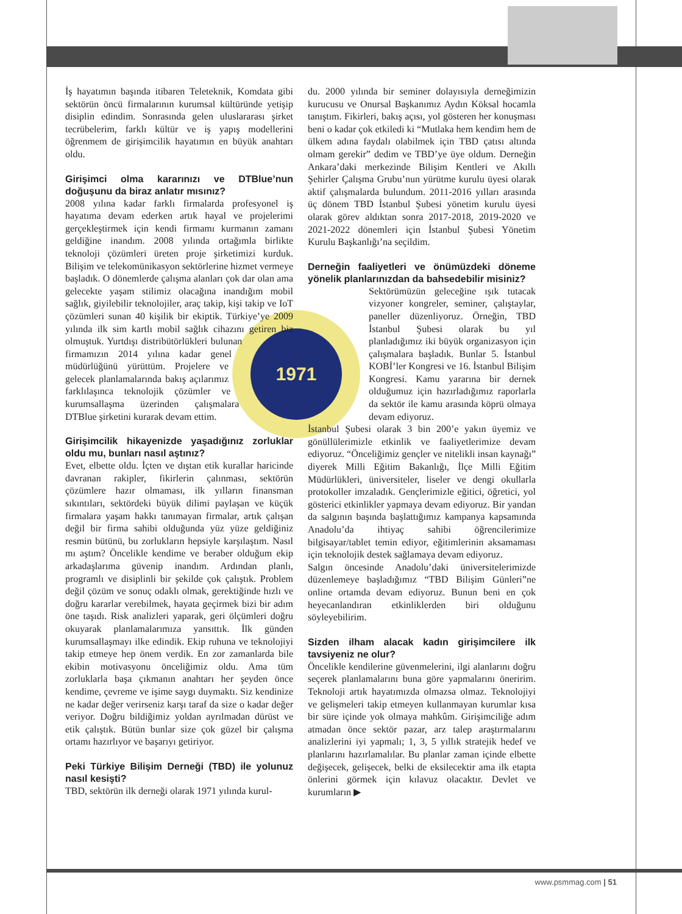İş hayatımın başında itibaren Teleteknik, Komdata gibi sektörün öncü firmalarının kurumsal kültüründe yetişip disiplin edindim. Sonrasında gelen uluslararası şirket tecrübelerim, farklı kültür ve iş yapış modellerini öğrenmem de girişimcilik hayatımın en büyük anahtarı oldu.
Girişimci olma kararınızı ve DTBlue’nun doğuşunu da biraz anlatır mısınız?
2008 yılına kadar farklı firmalarda profesyonel iş hayatıma devam ederken artık hayal ve projelerimi gerçekleştirmek için kendi firmamı kurmanın zamanı geldiğine inandım. 2008 yılında ortağımla birlikte teknoloji çözümleri üreten proje şirketimizi kurduk. Bilişim ve telekomünikasyon sektörlerine hizmet vermeye başladık. O dönemlerde çalışma alanları çok dar olan ama gelecekte yaşam stilimiz olacağına inandığım mobil sağlık, giyilebilir teknolojiler, araç takip, kişi takip ve IoT çözümleri sunan 40 kişilik
1971
bir ekiptik. Türkiye’ye 2009 yılında ilk sim kartlı mobil sağlık cihazını getiren biz olmuştuk. Yurtdışı distribütörlükleri bulunan firmamızın 2014 yılına kadar genel müdürlüğünü yürüttüm. Projelere ve gelecek planlamalarında bakış açılarımız farklılaşınca teknolojik çözümler ve kurumsallaşma üzerinden çalışmalara DTBlue şirketini kurarak devam ettim.
Girişimcilik hikayenizde yaşadığınız zorluklar oldu mu, bunları nasıl aştınız?
Evet, elbette oldu. İçten ve dıştan etik kurallar haricinde davranan rakipler, fikirlerin çalınması, sektörün çözümlere hazır olmaması, ilk yılların finansman sıkıntıları, sektördeki büyük dilimi paylaşan ve küçük firmalara yaşam hakkı tanımayan firmalar, artık çalışan değil bir firma sahibi olduğunda yüz yüze geldiğiniz resmin bütünü, bu zorlukların hepsiyle karşılaştım. Nasıl mı aştım? Öncelikle kendime ve beraber olduğum ekip arkadaşlarıma güvenip inandım. Ardından planlı, programlı ve disiplinli bir şekilde çok çalıştık. Problem değil çözüm ve sonuç odaklı olmak, gerektiğinde hızlı ve doğru kararlar verebilmek, hayata geçirmek bizi bir adım öne taşıdı. Risk analizleri yaparak, geri ölçümleri doğru okuyarak planlamalarımıza yansıttık. İlk günden kurumsallaşmayı ilke edindik. Ekip ruhuna ve teknolojiyi takip etmeye hep önem verdik. En zor zamanlarda bile ekibin motivasyonu önceliğimiz oldu. Ama tüm zorluklarla başa çıkmanın anahtarı her şeyden önce kendime, çevreme ve işime saygı duymaktı. Siz kendinize ne kadar değer verirseniz karşı taraf da size o kadar değer veriyor. Doğru bildiğimiz yoldan ayrılmadan dürüst ve etik çalıştık. Bütün bunlar size çok güzel bir çalışma ortamı hazırlıyor ve başarıyı getiriyor.
Peki Türkiye Bilişim Derneği (TBD) ile yolunuz nasıl kesişti?
TBD, sektörün ilk derneği olarak 1971 yılında kurul-
du. 2000 yılında bir seminer dolayısıyla derneğimizin kurucusu ve Onursal Başkanımız Aydın Köksal hocamla tanıştım. Fikirleri, bakış açısı, yol gösteren her konuşması beni o kadar çok etkiledi ki “Mutlaka hem kendim hem de ülkem adına faydalı olabilmek için TBD çatısı altında olmam gerekir” dedim ve TBD’ye üye oldum. Derneğin Ankara’daki merkezinde Bilişim Kentleri ve Akıllı Şehirler Çalışma Grubu’nun yürütme kurulu üyesi olarak aktif çalışmalarda bulundum. 2011-2016 yılları arasında üç dönem TBD İstanbul Şubesi yönetim kurulu üyesi olarak görev aldıktan sonra 2017-2018, 2019-2020 ve 2021-2022 dönemleri için İstanbul Şubesi Yönetim Kurulu Başkanlığı’na seçildim.
Derneğin faaliyetleri ve önümüzdeki döneme yönelik planlarınızdan da bahsedebilir misiniz?
Sektörümüzün geleceğine ışık tutacak vizyoner kongreler, seminer, çalıştaylar, paneller düzenliyoruz. Örneğin, TBD İstanbul Şubesi olarak bu yıl planladığımız iki büyük organizasyon için çalışmalara başladık. Bunlar 5. İstanbul KOBİ’ler Kongresi ve 16. İstanbul Bilişim Kongresi. Kamu yararına bir dernek olduğumuz için hazırladığımız raporlarla da sektör ile kamu arasında köprü olmaya devam ediyoruz.
İstanbul Şubesi olarak 3 bin 200’e yakın üyemiz ve gönüllülerimizle etkinlik ve faaliyetlerimize devam ediyoruz. “Önceliğimiz gençler ve nitelikli insan kaynağı” diyerek Milli Eğitim Bakanlığı, İlçe Milli Eğitim Müdürlükleri, üniversiteler, liseler ve dengi okullarla protokoller imzaladık. Gençlerimizle eğitici, öğretici, yol gösterici etkinlikler yapmaya devam ediyoruz. Bir yandan da salgının başında başlattığımız kampanya kapsamında Anadolu’da ihtiyaç sahibi öğrencilerimize bilgisayar/tablet temin ediyor, eğitimlerinin aksamaması için teknolojik destek sağlamaya devam ediyoruz.
Salgın öncesinde Anadolu’daki üniversitelerimizde düzenlemeye başladığımız “TBD Bilişim Günleri”ne online ortamda devam ediyoruz. Bunun beni en çok heyecanlandıran etkinliklerden biri olduğunu söyleyebilirim.
Sizden ilham alacak kadın girişimcilere ilk tavsiyeniz ne olur?
Öncelikle kendilerine güvenmelerini, ilgi alanlarını doğru seçerek planlamalarını buna göre yapmalarını öneririm. Teknoloji artık hayatımızda olmazsa olmaz. Teknolojiyi ve gelişmeleri takip etmeyen kullanmayan kurumlar kısa bir süre içinde yok olmaya mahkûm. Girişimciliğe adım atmadan önce sektör pazar, arz talep araştırmalarını analizlerini iyi yapmalı; 1, 3, 5 yıllık stratejik hedef ve planlarını hazırlamalılar. Bu planlar zaman içinde elbette değişecek, gelişecek, belki de eksilecektir ama ilk etapta önlerini görmek için kılavuz olacaktır. Devlet ve kurumların ▶
www.psmmag.com | 51